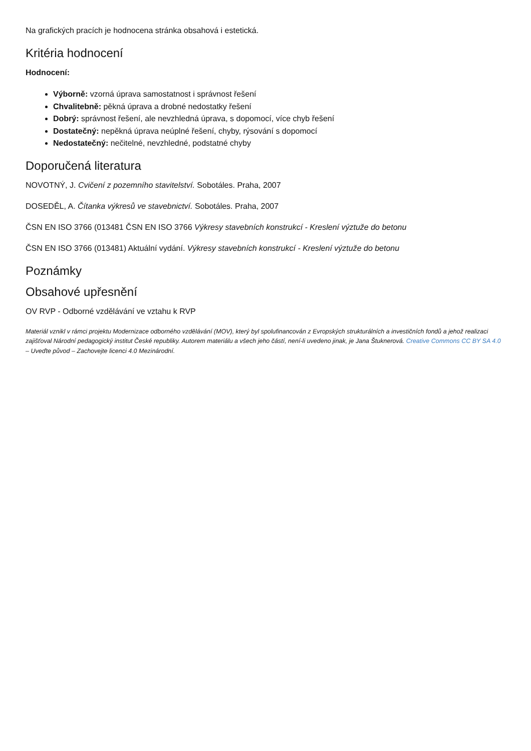Na grafických pracích je hodnocena stránka obsahová i estetická.
Kritéria hodnocení
Hodnocení:
Výborně: vzorná úprava samostatnost i správnost řešení
Chvalitebně: pěkná úprava a drobné nedostatky řešení
Dobrý: správnost řešení, ale nevzhledná úprava, s dopomocí, více chyb řešení
Dostatečný: nepěkná úprava neúplné řešení, chyby, rýsování s dopomocí
Nedostatečný: nečitelné, nevzhledné, podstatné chyby
Doporučená literatura
NOVOTNÝ, J. Cvičení z pozemního stavitelství. Sobotáles. Praha, 2007
DOSEDĚL, A. Čítanka výkresů ve stavebnictví. Sobotáles. Praha, 2007
ČSN EN ISO 3766 (013481 ČSN EN ISO 3766 Výkresy stavebních konstrukcí - Kreslení výztuže do betonu
ČSN EN ISO 3766 (013481) Aktuální vydání. Výkresy stavebních konstrukcí - Kreslení výztuže do betonu
Poznámky
Obsahové upřesnění
OV RVP - Odborné vzdělávání ve vztahu k RVP
Materiál vznikl v rámci projektu Modernizace odborného vzdělávání (MOV), který byl spolufinancován z Evropských strukturálních a investičních fondů a jehož realizaci zajišťoval Národní pedagogický institut České republiky. Autorem materiálu a všech jeho částí, není-li uvedeno jinak, je Jana Štuknerová. Creative Commons CC BY SA 4.0 – Uveďte původ – Zachovejte licenci 4.0 Mezinárodní.